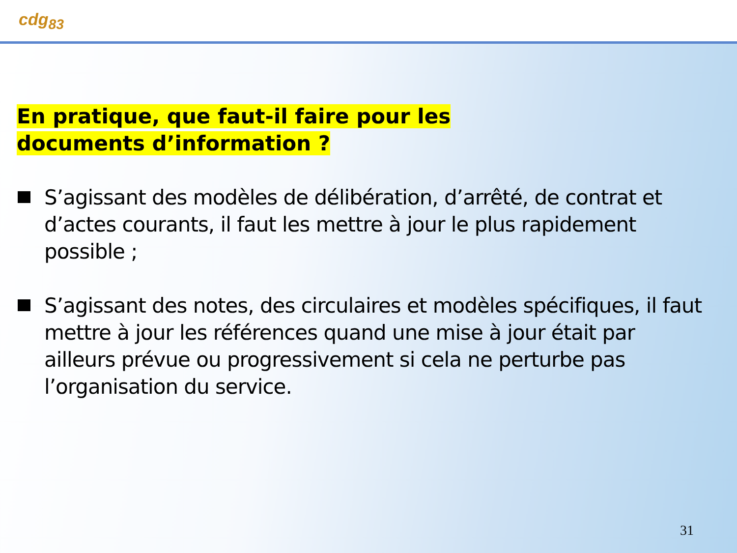cdg<sub>83</sub>
En pratique, que faut-il faire pour les documents d’information ?
S’agissant des modèles de délibération, d’arrêté, de contrat et d’actes courants, il faut les mettre à jour le plus rapidement possible ;
S’agissant des notes, des circulaires et modèles spécifiques, il faut mettre à jour les références quand une mise à jour était par ailleurs prévue ou progressivement si cela ne perturbe pas l’organisation du service.
31